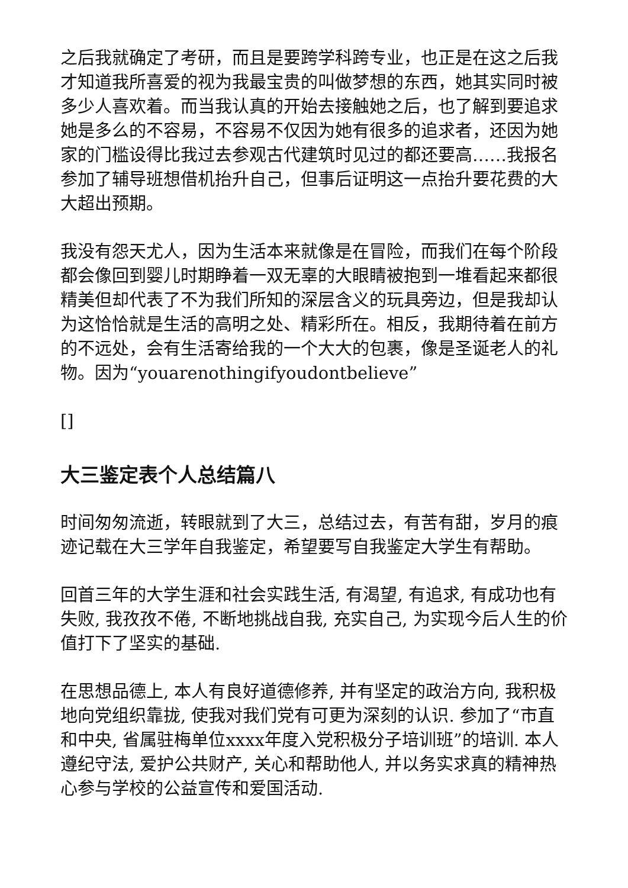之后我就确定了考研，而且是要跨学科跨专业，也正是在这之后我才知道我所喜爱的视为我最宝贵的叫做梦想的东西，她其实同时被多少人喜欢着。而当我认真的开始去接触她之后，也了解到要追求她是多么的不容易，不容易不仅因为她有很多的追求者，还因为她家的门槛设得比我过去参观古代建筑时见过的都还要高……我报名参加了辅导班想借机抬升自己，但事后证明这一点抬升要花费的大大超出预期。
我没有怨天尤人，因为生活本来就像是在冒险，而我们在每个阶段都会像回到婴儿时期睁着一双无辜的大眼睛被抱到一堆看起来都很精美但却代表了不为我们所知的深层含义的玩具旁边，但是我却认为这恰恰就是生活的高明之处、精彩所在。相反，我期待着在前方的不远处，会有生活寄给我的一个大大的包裹，像是圣诞老人的礼物。因为“youarenothingifyoudontbelieve”
[]
大三鉴定表个人总结篇八
时间匆匆流逝，转眼就到了大三，总结过去，有苦有甜，岁月的痕迹记载在大三学年自我鉴定，希望要写自我鉴定大学生有帮助。
回首三年的大学生涯和社会实践生活, 有渴望, 有追求, 有成功也有失败, 我孜孜不倦, 不断地挑战自我, 充实自己, 为实现今后人生的价值打下了坚实的基础.
在思想品德上, 本人有良好道德修养, 并有坚定的政治方向, 我积极地向党组织靠拢, 使我对我们党有可更为深刻的认识. 参加了“市直和中央, 省属驻梅单位xxxx年度入党积极分子培训班”的培训. 本人遵纪守法, 爱护公共财产, 关心和帮助他人, 并以务实求真的精神热心参与学校的公益宣传和爱国活动.